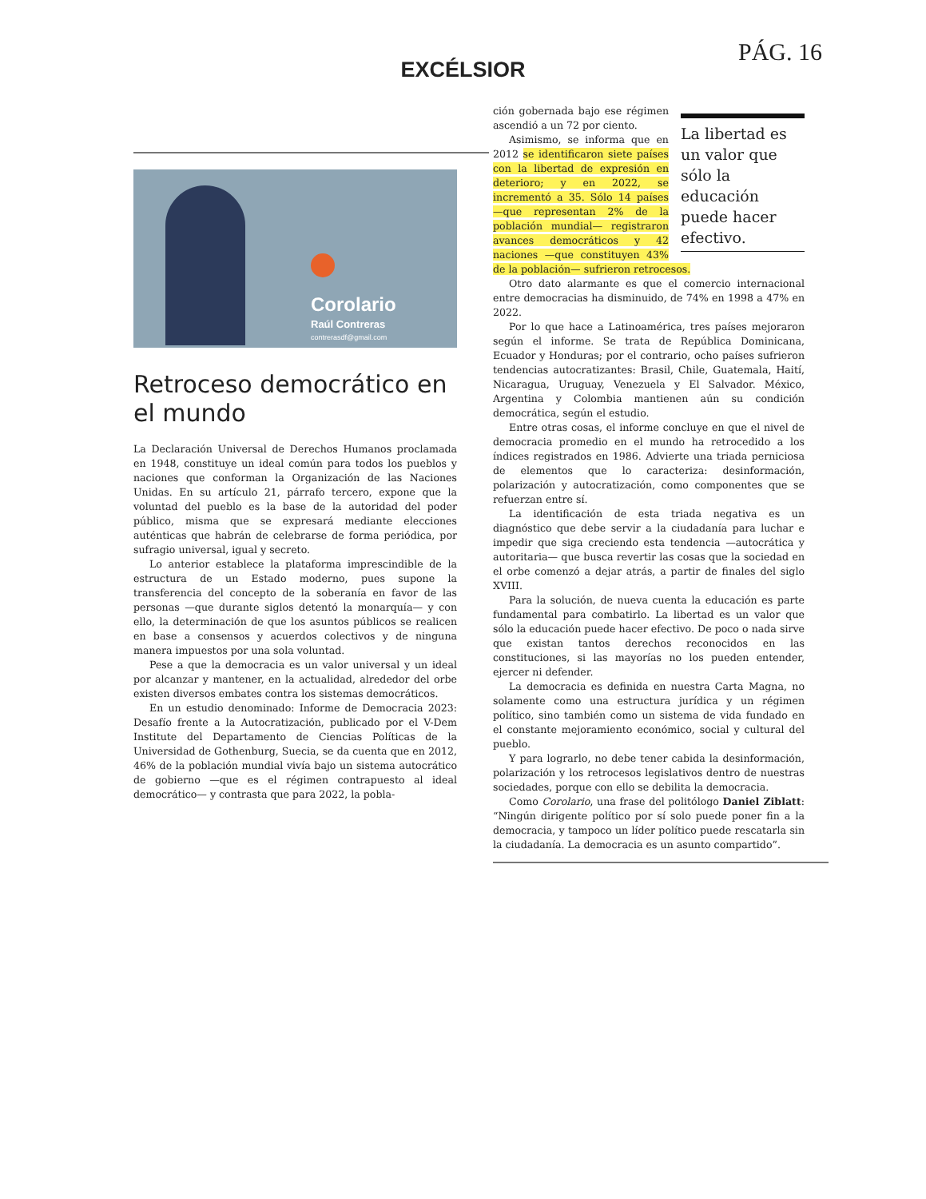PÁG. 16
EXCÉLSIOR
Corolario
Raúl Contreras
contrerasdf@gmail.com
Retroceso democrático en el mundo
La Declaración Universal de Derechos Humanos proclamada en 1948, constituye un ideal común para todos los pueblos y naciones que conforman la Organización de las Naciones Unidas. En su artículo 21, párrafo tercero, expone que la voluntad del pueblo es la base de la autoridad del poder público, misma que se expresará mediante elecciones auténticas que habrán de celebrarse de forma periódica, por sufragio universal, igual y secreto.
Lo anterior establece la plataforma imprescindible de la estructura de un Estado moderno, pues supone la transferencia del concepto de la soberanía en favor de las personas —que durante siglos detentó la monarquía— y con ello, la determinación de que los asuntos públicos se realicen en base a consensos y acuerdos colectivos y de ninguna manera impuestos por una sola voluntad.
Pese a que la democracia es un valor universal y un ideal por alcanzar y mantener, en la actualidad, alrededor del orbe existen diversos embates contra los sistemas democráticos.
En un estudio denominado: Informe de Democracia 2023: Desafío frente a la Autocratización, publicado por el V-Dem Institute del Departamento de Ciencias Políticas de la Universidad de Gothenburg, Suecia, se da cuenta que en 2012, 46% de la población mundial vivía bajo un sistema autocrático de gobierno —que es el régimen contrapuesto al ideal democrático— y contrasta que para 2022, la pobla-
La libertad es un valor que sólo la educación puede hacer efectivo.
ción gobernada bajo ese régimen ascendió a un 72 por ciento.
Asimismo, se informa que en 2012 se identificaron siete países con la libertad de expresión en deterioro; y en 2022, se incrementó a 35. Sólo 14 países —que representan 2% de la población mundial— registraron avances democráticos y 42 naciones —que constituyen 43% de la población— sufrieron retrocesos.
Otro dato alarmante es que el comercio internacional entre democracias ha disminuido, de 74% en 1998 a 47% en 2022.
Por lo que hace a Latinoamérica, tres países mejoraron según el informe. Se trata de República Dominicana, Ecuador y Honduras; por el contrario, ocho países sufrieron tendencias autocratizantes: Brasil, Chile, Guatemala, Haití, Nicaragua, Uruguay, Venezuela y El Salvador. México, Argentina y Colombia mantienen aún su condición democrática, según el estudio.
Entre otras cosas, el informe concluye en que el nivel de democracia promedio en el mundo ha retrocedido a los índices registrados en 1986. Advierte una triada perniciosa de elementos que lo caracteriza: desinformación, polarización y autocratización, como componentes que se refuerzan entre sí.
La identificación de esta triada negativa es un diagnóstico que debe servir a la ciudadanía para luchar e impedir que siga creciendo esta tendencia —autocrática y autoritaria— que busca revertir las cosas que la sociedad en el orbe comenzó a dejar atrás, a partir de finales del siglo XVIII.
Para la solución, de nueva cuenta la educación es parte fundamental para combatirlo. La libertad es un valor que sólo la educación puede hacer efectivo. De poco o nada sirve que existan tantos derechos reconocidos en las constituciones, si las mayorías no los pueden entender, ejercer ni defender.
La democracia es definida en nuestra Carta Magna, no solamente como una estructura jurídica y un régimen político, sino también como un sistema de vida fundado en el constante mejoramiento económico, social y cultural del pueblo.
Y para lograrlo, no debe tener cabida la desinformación, polarización y los retrocesos legislativos dentro de nuestras sociedades, porque con ello se debilita la democracia.
Como Corolario, una frase del politólogo Daniel Ziblatt: “Ningún dirigente político por sí solo puede poner fin a la democracia, y tampoco un líder político puede rescatarla sin la ciudadanía. La democracia es un asunto compartido”.